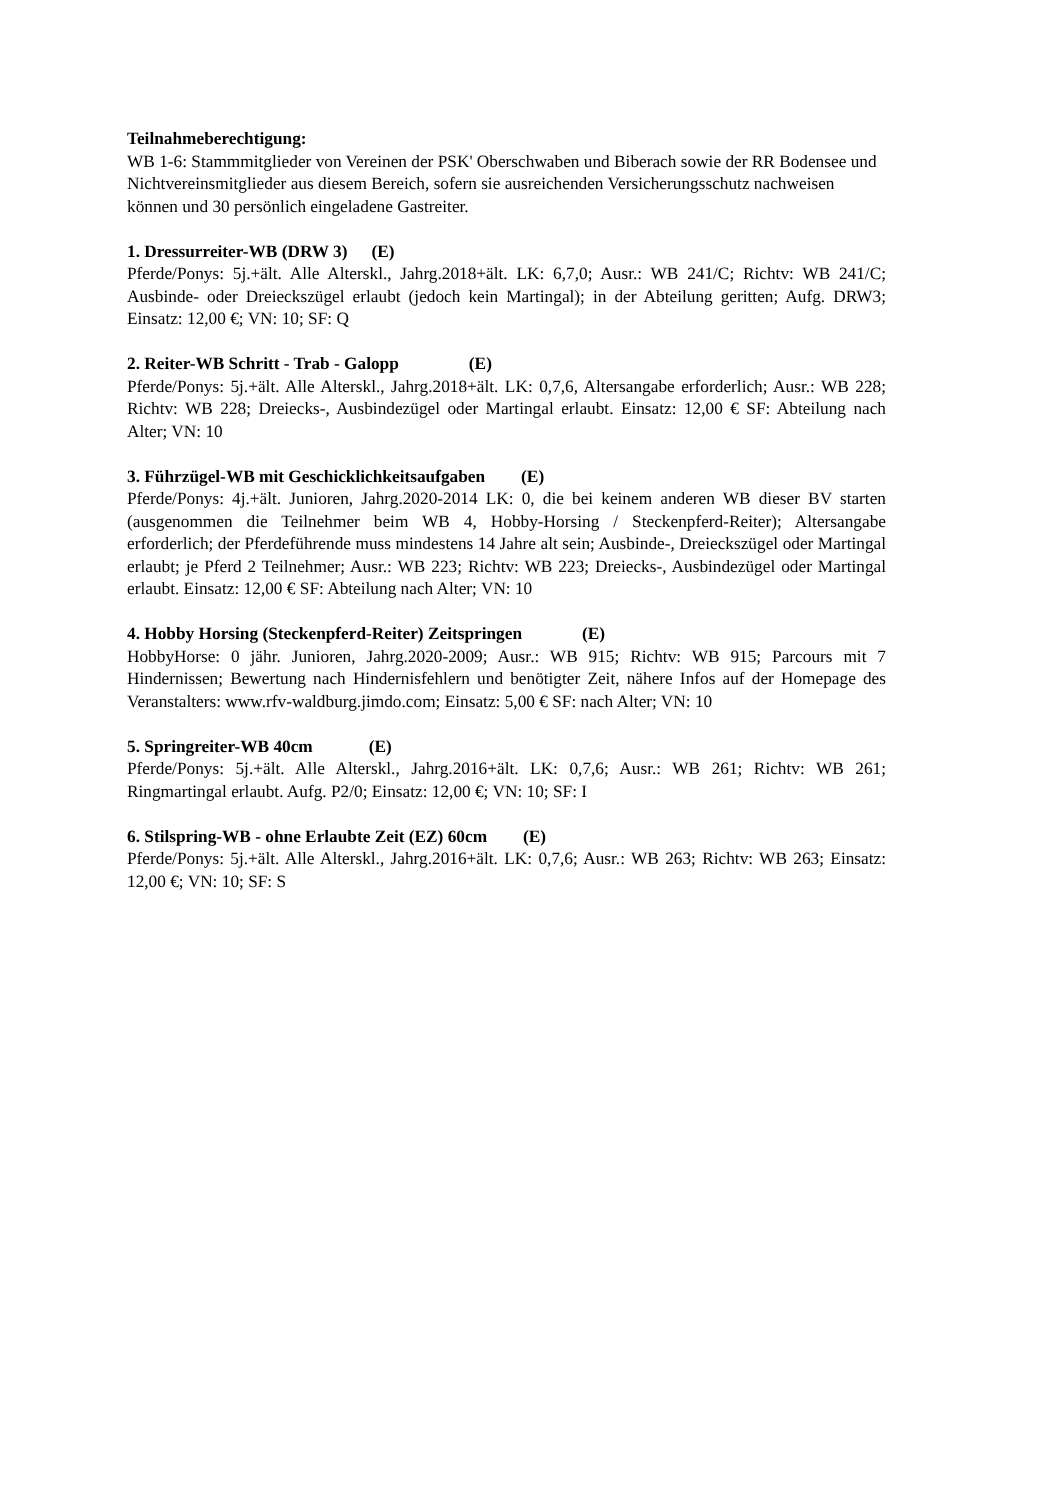Teilnahmeberechtigung:
WB 1-6: Stammmitglieder von Vereinen der PSK' Oberschwaben und Biberach sowie der RR Bodensee und Nichtvereinsmitglieder aus diesem Bereich, sofern sie ausreichenden Versicherungsschutz nachweisen können und 30 persönlich eingeladene Gastreiter.
1. Dressurreiter-WB (DRW 3) (E)
Pferde/Ponys: 5j.+ält. Alle Alterskl., Jahrg.2018+ält. LK: 6,7,0; Ausr.: WB 241/C; Richtv: WB 241/C; Ausbinde- oder Dreieckszügel erlaubt (jedoch kein Martingal); in der Abteilung geritten; Aufg. DRW3; Einsatz: 12,00 €; VN: 10; SF: Q
2. Reiter-WB Schritt - Trab - Galopp (E)
Pferde/Ponys: 5j.+ält. Alle Alterskl., Jahrg.2018+ält. LK: 0,7,6, Altersangabe erforderlich; Ausr.: WB 228; Richtv: WB 228; Dreiecks-, Ausbindezügel oder Martingal erlaubt. Einsatz: 12,00 € SF: Abteilung nach Alter; VN: 10
3. Führzügel-WB mit Geschicklichkeitsaufgaben (E)
Pferde/Ponys: 4j.+ält. Junioren, Jahrg.2020-2014 LK: 0, die bei keinem anderen WB dieser BV starten (ausgenommen die Teilnehmer beim WB 4, Hobby-Horsing / Steckenpferd-Reiter); Altersangabe erforderlich; der Pferdeführende muss mindestens 14 Jahre alt sein; Ausbinde-, Dreieckszügel oder Martingal erlaubt; je Pferd 2 Teilnehmer; Ausr.: WB 223; Richtv: WB 223; Dreiecks-, Ausbindezügel oder Martingal erlaubt. Einsatz: 12,00 € SF: Abteilung nach Alter; VN: 10
4. Hobby Horsing (Steckenpferd-Reiter) Zeitspringen (E)
HobbyHorse: 0 jähr. Junioren, Jahrg.2020-2009; Ausr.: WB 915; Richtv: WB 915; Parcours mit 7 Hindernissen; Bewertung nach Hindernisfehlern und benötigter Zeit, nähere Infos auf der Homepage des Veranstalters: www.rfv-waldburg.jimdo.com; Einsatz: 5,00 € SF: nach Alter; VN: 10
5. Springreiter-WB 40cm (E)
Pferde/Ponys: 5j.+ält. Alle Alterskl., Jahrg.2016+ält. LK: 0,7,6; Ausr.: WB 261; Richtv: WB 261; Ringmartingal erlaubt. Aufg. P2/0; Einsatz: 12,00 €; VN: 10; SF: I
6. Stilspring-WB - ohne Erlaubte Zeit (EZ) 60cm (E)
Pferde/Ponys: 5j.+ält. Alle Alterskl., Jahrg.2016+ält. LK: 0,7,6; Ausr.: WB 263; Richtv: WB 263; Einsatz: 12,00 €; VN: 10; SF: S